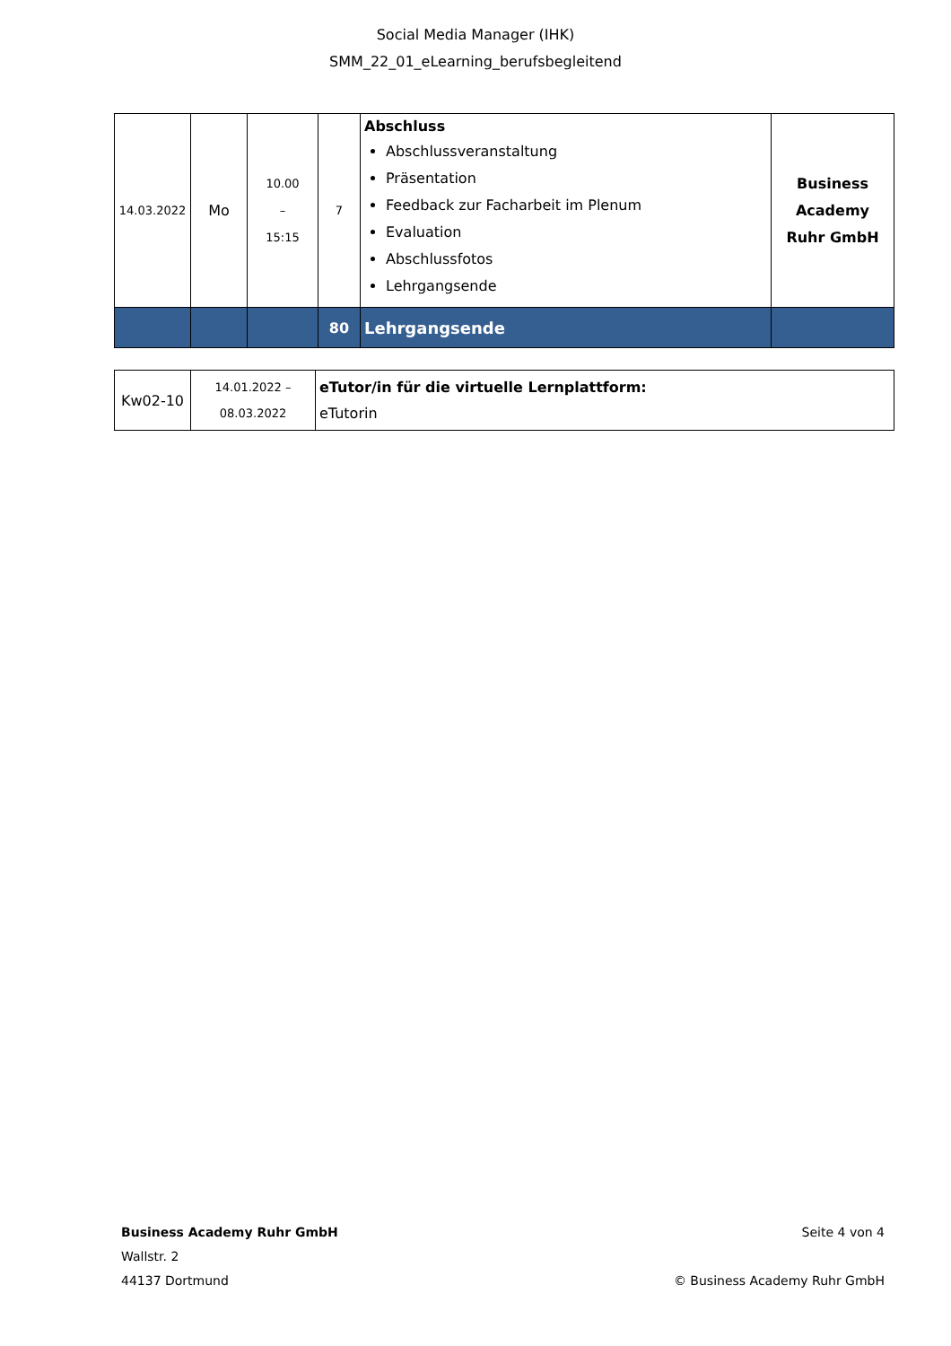Social Media Manager (IHK)
SMM_22_01_eLearning_berufsbegleitend
| 14.03.2022 | Mo | 10.00 – 15:15 | 7 | Abschluss Abschlussveranstaltung Präsentation Feedback zur Facharbeit im Plenum Evaluation Abschlussfotos Lehrgangsende | Business Academy Ruhr GmbH |
| | | | 80 | Lehrgangsende | |
| Kw02-10 | 14.01.2022 – 08.03.2022 | eTutor/in für die virtuelle Lernplattform: eTutorin |
Business Academy Ruhr GmbH
Wallstr. 2
44137 Dortmund
Seite 4 von 4
© Business Academy Ruhr GmbH